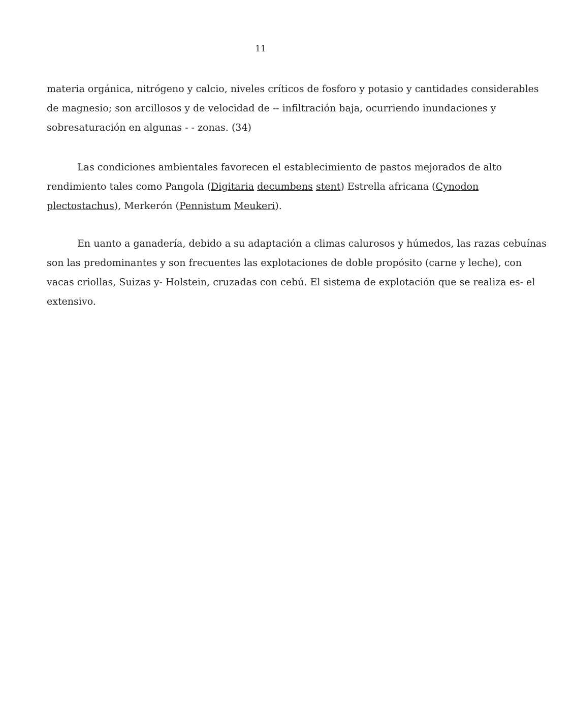11
materia orgánica, nitrógeno y calcio, niveles críticos de fosforo y potasio y cantidades considerables de magnesio; son arcillosos y de velocidad de -- infiltración baja, ocurriendo inundaciones y sobresaturación en algunas - - zonas. (34)
Las condiciones ambientales favorecen el establecimiento de pastos mejorados de alto rendimiento tales como Pangola (Digitaria decumbens stent) Estrella africana (Cynodon plectostachus), Merkerón (Pennistum Meukeri).
En uanto a ganadería, debido a su adaptación a climas calurosos y húmedos, las razas cebuínas son las predominantes y son frecuentes las explotaciones de doble propósito (carne y leche), con vacas criollas, Suizas y- Holstein, cruzadas con cebú. El sistema de explotación que se realiza es- el extensivo.